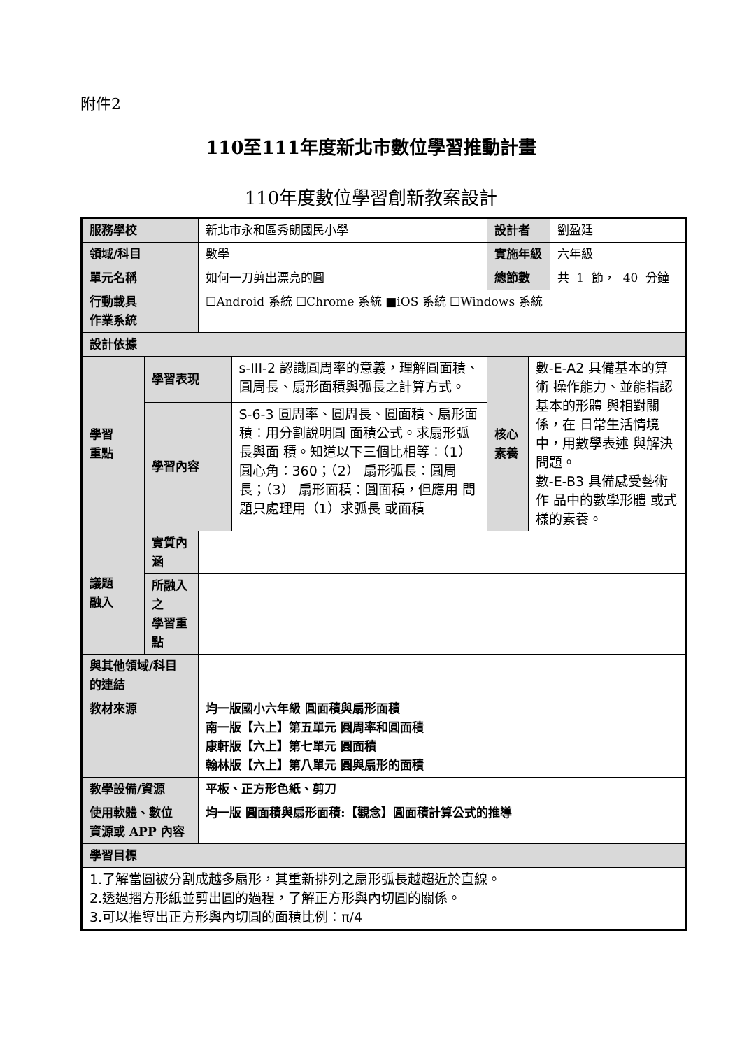附件2
110至111年度新北市數位學習推動計畫
110年度數位學習創新教案設計
| 服務學校 | | 新北市永和區秀朗國民小學 | | 設計者 | | 劉盈廷 |
| 領域/科目 | | 數學 | | 實施年級 | | 六年級 |
| 單元名稱 | | 如何一刀剪出漂亮的圓 | | 總節數 | | 共 1 節， 40 分鐘 |
| 行動載具 作業系統 | | ☐Android 系統 ☐Chrome 系統 ■iOS 系統 ☐Windows 系統 | | | | |
| 設計依據 | | | | | | |
| 學習 重點 | 學習表現 | | s-III-2 認識圓周率的意義，理解圓面積、圓周長、扇形面積與弧長之計算方式。 | 核心 素養 | 數-E-A2 具備基本的算術 操作能力、並能指認基本的形體 與相對關係，在 日常生活情境 中，用數學表述 與解決問題。 數-E-B3 具備感受藝術作 品中的數學形體 或式樣的素養。 | |
| | 學習內容 | | S-6-3 圓周率、圓周長、圓面積、扇形面積：用分割說明圓 面積公式。求扇形弧長與面 積。知道以下三個比相等：（1）圓心角：360；（2） 扇形弧長：圓周長；（3） 扇形面積：圓面積，但應用 問題只處理用（1）求弧長 或面積 | | | |
| 議題 融入 | 實質內涵 | | | | | |
| | 所融入之 學習重點 | | | | | |
| 與其他領域/科目 的連結 | | | | | | |
| 教材來源 | | 均一版國小六年級 圓面積與扇形面積 南一版【六上】第五單元 圓周率和圓面積 康軒版【六上】第七單元 圓面積 翰林版【六上】第八單元 圓與扇形的面積 | | | | |
| 教學設備/資源 | | 平板、正方形色紙、剪刀 | | | | |
| 使用軟體、數位 資源或 APP 內容 | | 均一版 圓面積與扇形面積:【觀念】圓面積計算公式的推導 | | | | |
| 學習目標 | | | | | | |
| 1.了解當圓被分割成越多扇形，其重新排列之扇形弧長越趨近於直線。 2.透過摺方形紙並剪出圓的過程，了解正方形與內切圓的關係。 3.可以推導出正方形與內切圓的面積比例：π/4 | | | | | | |